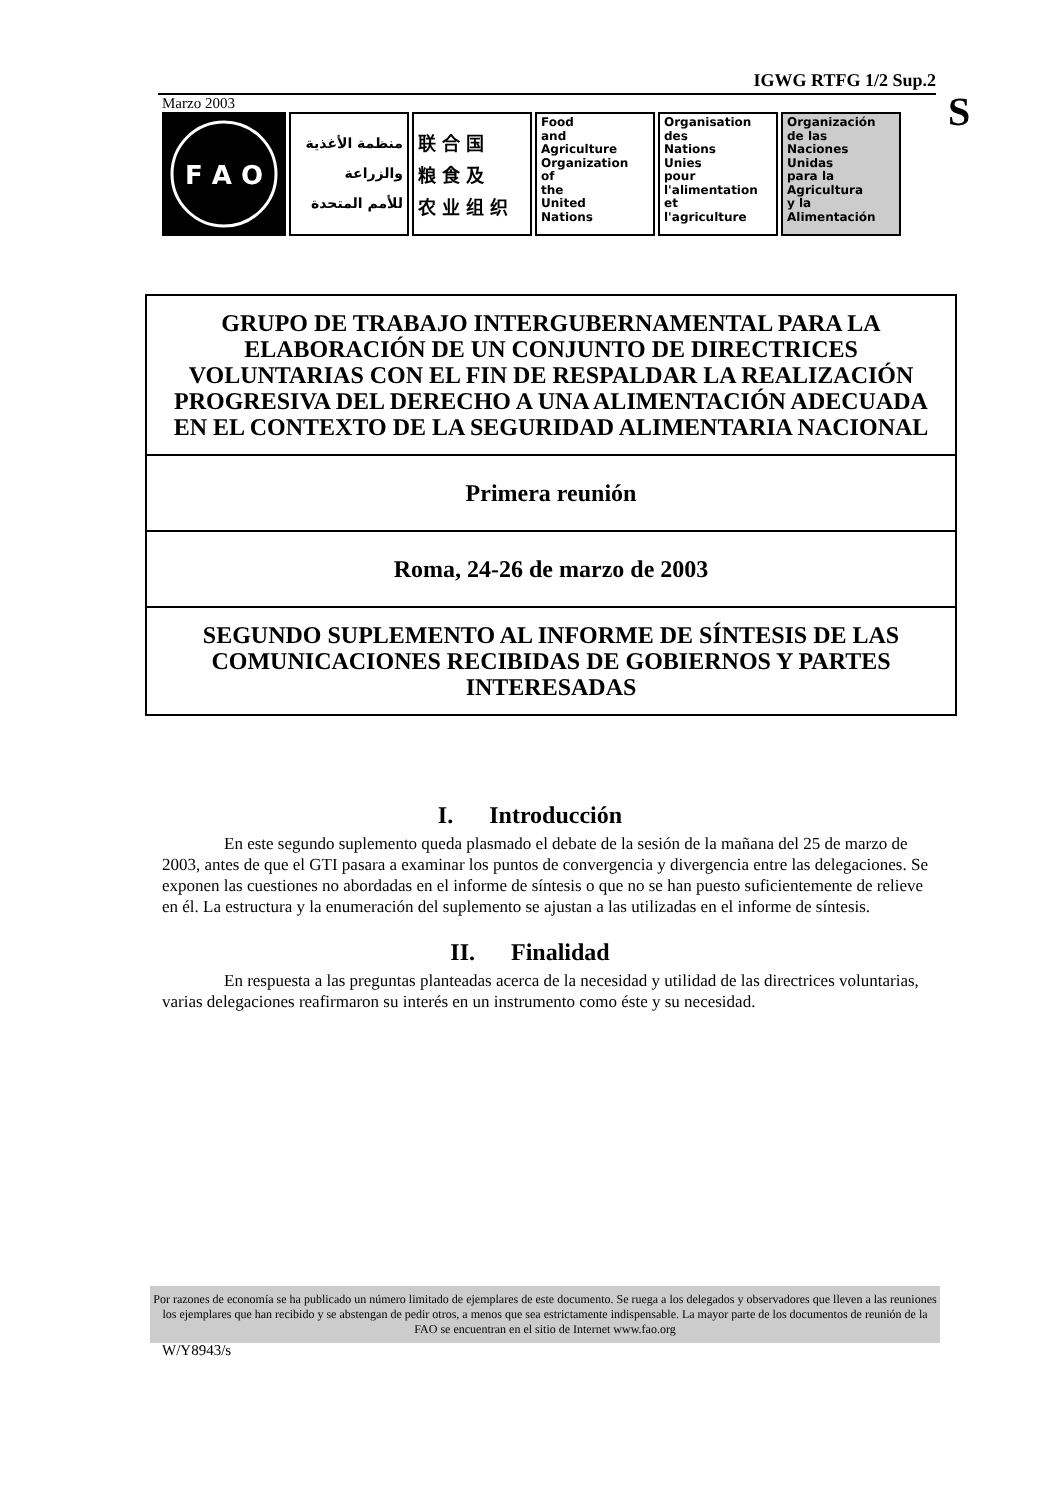S
IGWG RTFG 1/2 Sup.2
Marzo 2003
F A O
منظمة الأغذية
والزراعة
للأمم المتحدة
联合国
粮食及
农业组织
Food
and
Agriculture
Organization
of
the
United
Nations
Organisation
des
Nations
Unies
pour
l'alimentation
et
l'agriculture
Organización
de las
Naciones
Unidas
para la
Agricultura
y la
Alimentación
GRUPO DE TRABAJO INTERGUBERNAMENTAL PARA LA ELABORACIÓN DE UN CONJUNTO DE DIRECTRICES VOLUNTARIAS CON EL FIN DE RESPALDAR LA REALIZACIÓN PROGRESIVA DEL DERECHO A UNA ALIMENTACIÓN ADECUADA EN EL CONTEXTO DE LA SEGURIDAD ALIMENTARIA NACIONAL
Primera reunión
Roma, 24-26 de marzo de 2003
SEGUNDO SUPLEMENTO AL INFORME DE SÍNTESIS DE LAS COMUNICACIONES RECIBIDAS DE GOBIERNOS Y PARTES INTERESADAS
I. Introducción
En este segundo suplemento queda plasmado el debate de la sesión de la mañana del 25 de marzo de 2003, antes de que el GTI pasara a examinar los puntos de convergencia y divergencia entre las delegaciones. Se exponen las cuestiones no abordadas en el informe de síntesis o que no se han puesto suficientemente de relieve en él. La estructura y la enumeración del suplemento se ajustan a las utilizadas en el informe de síntesis.
II. Finalidad
En respuesta a las preguntas planteadas acerca de la necesidad y utilidad de las directrices voluntarias, varias delegaciones reafirmaron su interés en un instrumento como éste y su necesidad.
Por razones de economía se ha publicado un número limitado de ejemplares de este documento. Se ruega a los delegados y observadores que lleven a las reuniones los ejemplares que han recibido y se abstengan de pedir otros, a menos que sea estrictamente indispensable. La mayor parte de los documentos de reunión de la FAO se encuentran en el sitio de Internet www.fao.org
W/Y8943/s